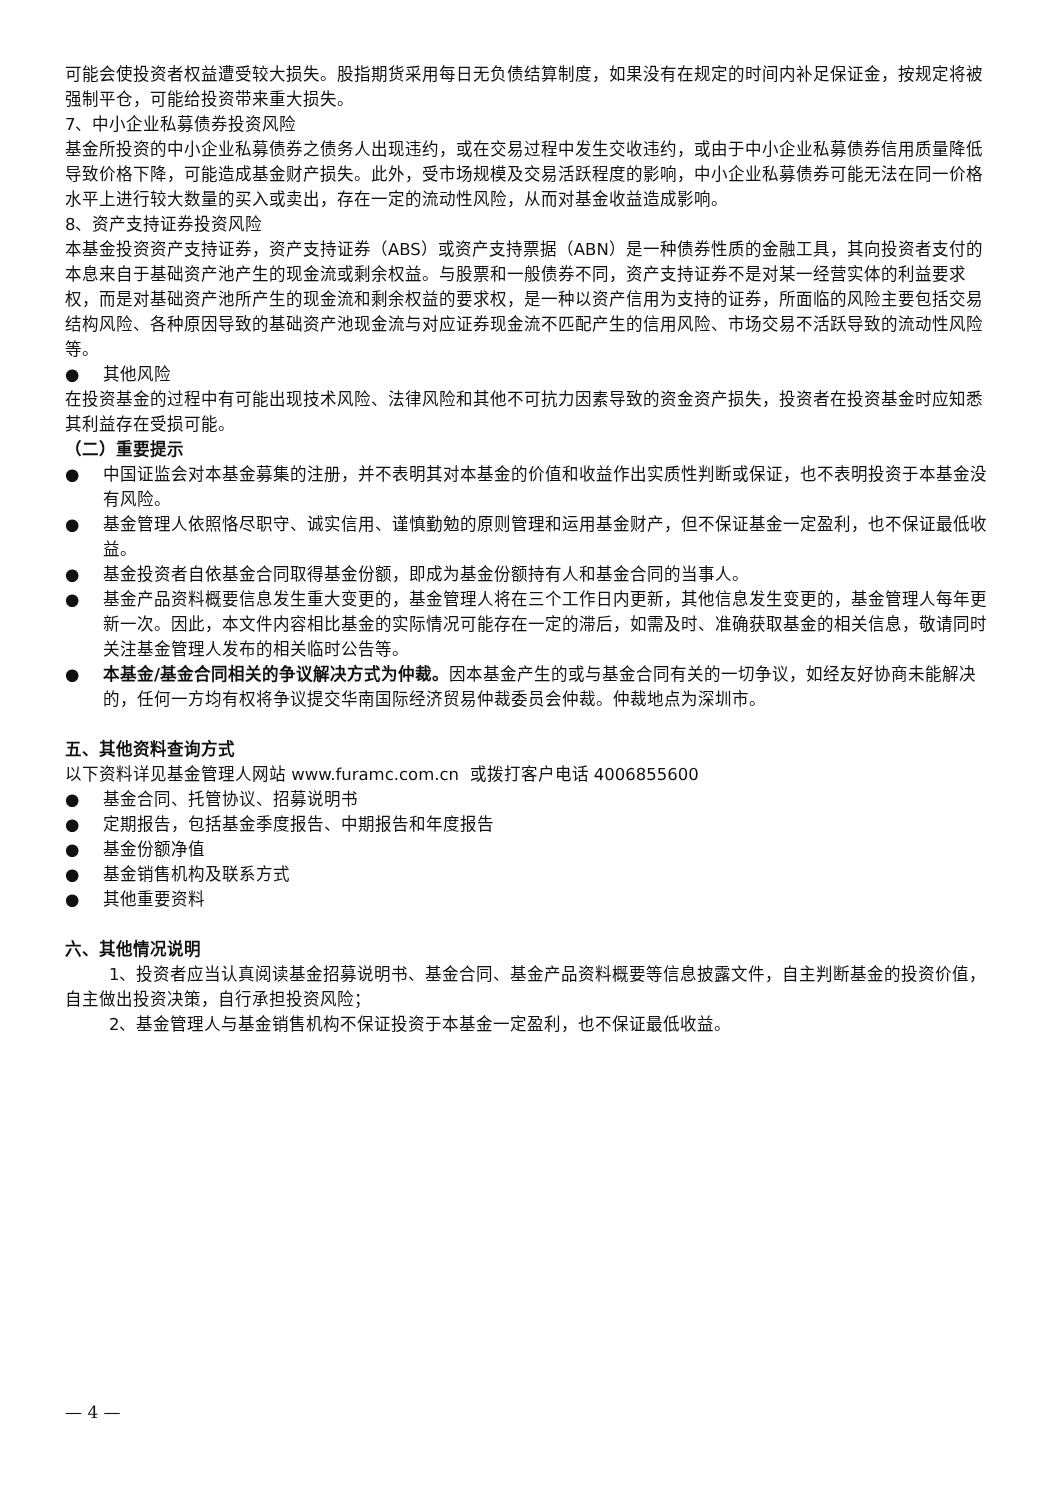可能会使投资者权益遭受较大损失。股指期货采用每日无负债结算制度，如果没有在规定的时间内补足保证金，按规定将被强制平仓，可能给投资带来重大损失。
7、中小企业私募债券投资风险
基金所投资的中小企业私募债券之债务人出现违约，或在交易过程中发生交收违约，或由于中小企业私募债券信用质量降低导致价格下降，可能造成基金财产损失。此外，受市场规模及交易活跃程度的影响，中小企业私募债券可能无法在同一价格水平上进行较大数量的买入或卖出，存在一定的流动性风险，从而对基金收益造成影响。
8、资产支持证券投资风险
本基金投资资产支持证券，资产支持证券（ABS）或资产支持票据（ABN）是一种债券性质的金融工具，其向投资者支付的本息来自于基础资产池产生的现金流或剩余权益。与股票和一般债券不同，资产支持证券不是对某一经营实体的利益要求权，而是对基础资产池所产生的现金流和剩余权益的要求权，是一种以资产信用为支持的证券，所面临的风险主要包括交易结构风险、各种原因导致的基础资产池现金流与对应证券现金流不匹配产生的信用风险、市场交易不活跃导致的流动性风险等。
● 其他风险
在投资基金的过程中有可能出现技术风险、法律风险和其他不可抗力因素导致的资金资产损失，投资者在投资基金时应知悉其利益存在受损可能。
（二）重要提示
● 中国证监会对本基金募集的注册，并不表明其对本基金的价值和收益作出实质性判断或保证，也不表明投资于本基金没有风险。
● 基金管理人依照恪尽职守、诚实信用、谨慎勤勉的原则管理和运用基金财产，但不保证基金一定盈利，也不保证最低收益。
● 基金投资者自依基金合同取得基金份额，即成为基金份额持有人和基金合同的当事人。
● 基金产品资料概要信息发生重大变更的，基金管理人将在三个工作日内更新，其他信息发生变更的，基金管理人每年更新一次。因此，本文件内容相比基金的实际情况可能存在一定的滞后，如需及时、准确获取基金的相关信息，敬请同时关注基金管理人发布的相关临时公告等。
● 本基金/基金合同相关的争议解决方式为仲裁。因本基金产生的或与基金合同有关的一切争议，如经友好协商未能解决的，任何一方均有权将争议提交华南国际经济贸易仲裁委员会仲裁。仲裁地点为深圳市。
五、其他资料查询方式
以下资料详见基金管理人网站 www.furamc.com.cn 或拨打客户电话 4006855600
● 基金合同、托管协议、招募说明书
● 定期报告，包括基金季度报告、中期报告和年度报告
● 基金份额净值
● 基金销售机构及联系方式
● 其他重要资料
六、其他情况说明
1、投资者应当认真阅读基金招募说明书、基金合同、基金产品资料概要等信息披露文件，自主判断基金的投资价值，自主做出投资决策，自行承担投资风险；
2、基金管理人与基金销售机构不保证投资于本基金一定盈利，也不保证最低收益。
— 4 —